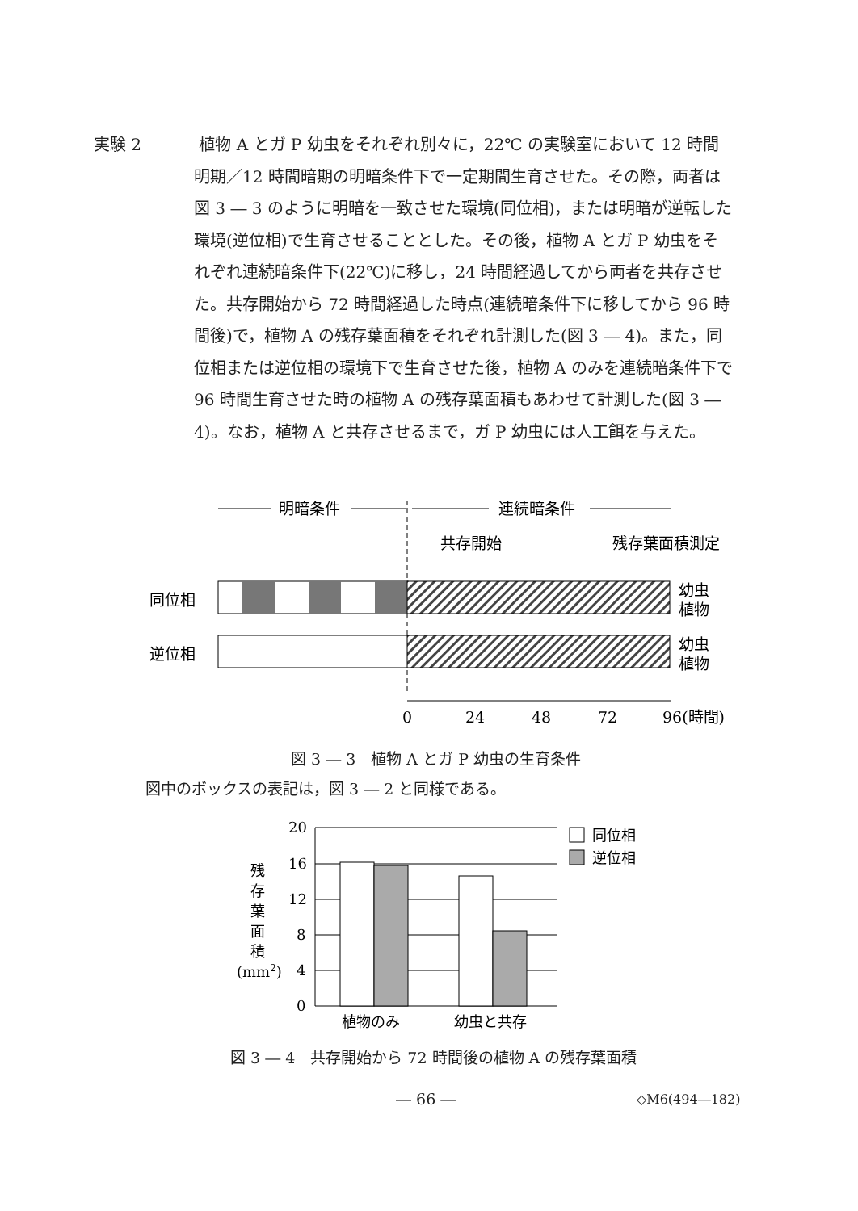実験 2 植物 A とガ P 幼虫をそれぞれ別々に，22℃ の実験室において 12 時間明期／12 時間暗期の明暗条件下で一定期間生育させた。その際，両者は図 3 ― 3 のように明暗を一致させた環境(同位相)，または明暗が逆転した環境(逆位相)で生育させることとした。その後，植物 A とガ P 幼虫をそれぞれ連続暗条件下(22℃)に移し，24 時間経過してから両者を共存させた。共存開始から 72 時間経過した時点(連続暗条件下に移してから 96 時間後)で，植物 A の残存葉面積をそれぞれ計測した(図 3 ― 4)。また，同位相または逆位相の環境下で生育させた後，植物 A のみを連続暗条件下で 96 時間生育させた時の植物 A の残存葉面積もあわせて計測した(図 3 ― 4)。なお，植物 A と共存させるまで，ガ P 幼虫には人工餌を与えた。
明暗条件
連続暗条件
共存開始
残存葉面積測定
同位相
逆位相
幼虫
植物
幼虫
植物
0
24
48
72
96(時間)
図 3 ― 3　植物 A とガ P 幼虫の生育条件
図中のボックスの表記は，図 3 ― 2 と同様である。
20
16
12
8
4
0
残
存
葉
面
積
(mm2)
植物のみ
幼虫と共存
同位相
逆位相
図 3 ― 4　共存開始から 72 時間後の植物 A の残存葉面積
― 66 ― ◇M6(494―182)